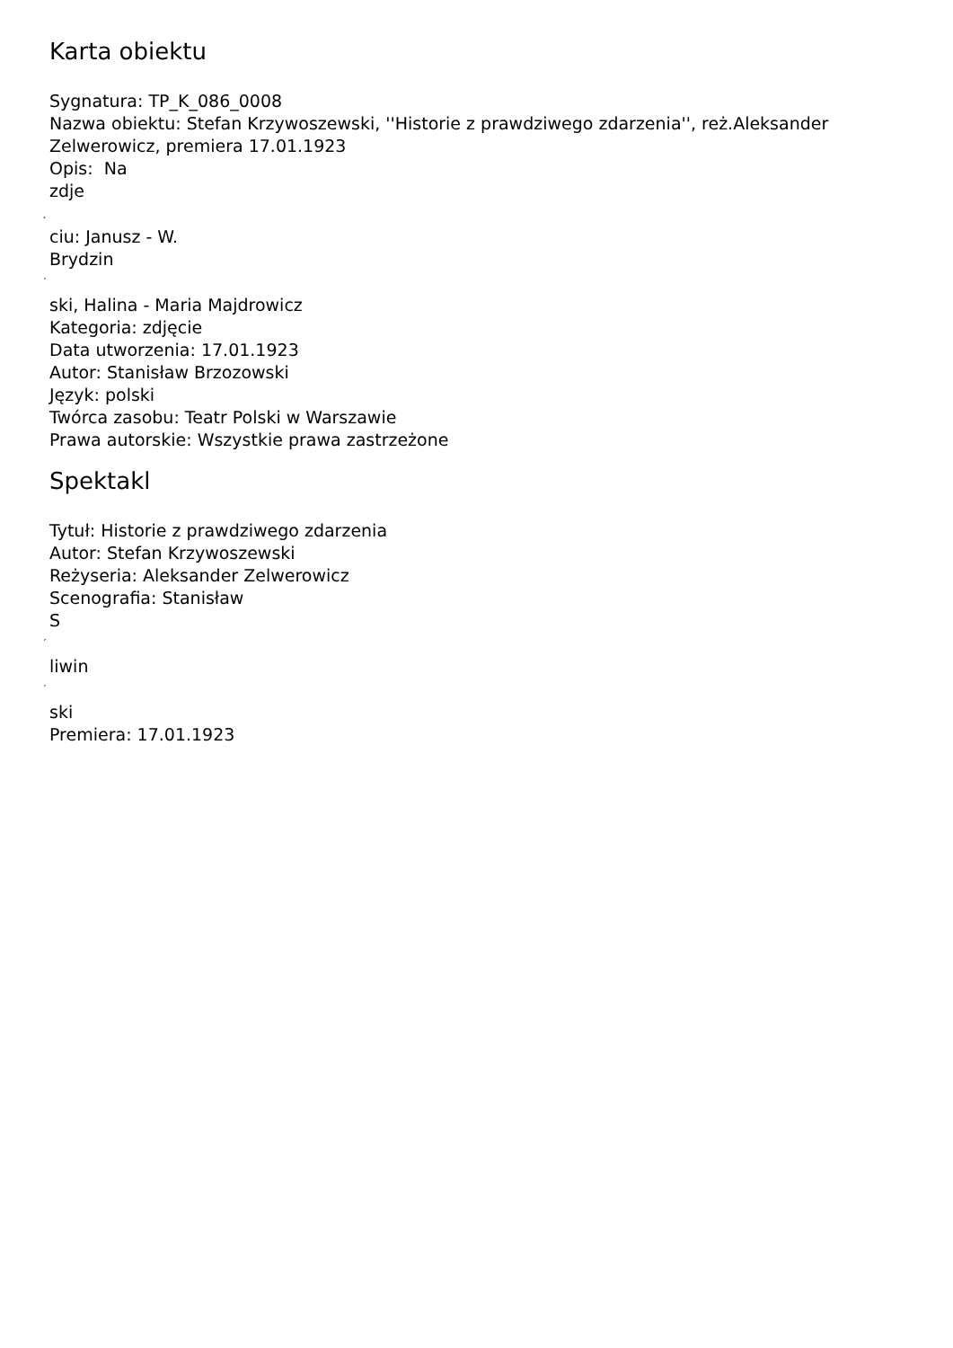Karta obiektu
Sygnatura: TP_K_086_0008
Nazwa obiektu: Stefan Krzywoszewski, ''Historie z prawdziwego zdarzenia'', reż.Aleksander Zelwerowicz, premiera 17.01.1923
Opis: Na
zdje
˛
ciu: Janusz - W.
Brydzin
´
ski, Halina - Maria Majdrowicz
Kategoria: zdjęcie
Data utworzenia: 17.01.1923
Autor: Stanisław Brzozowski
Język: polski
Twórca zasobu: Teatr Polski w Warszawie
Prawa autorskie: Wszystkie prawa zastrzeżone
Spektakl
Tytuł: Historie z prawdziwego zdarzenia
Autor: Stefan Krzywoszewski
Reżyseria: Aleksander Zelwerowicz
Scenografia: Stanisław
S
´
liwin
´
ski
Premiera: 17.01.1923